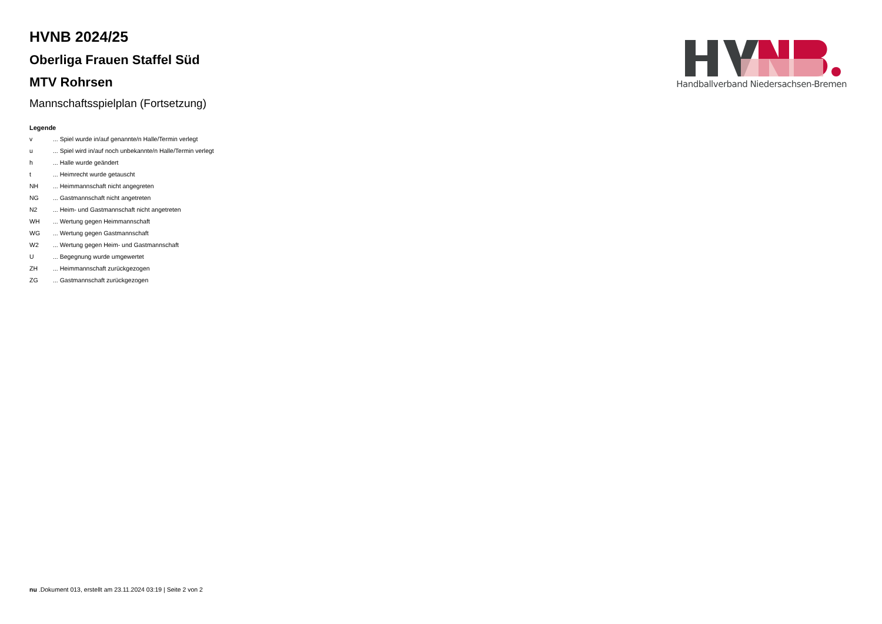Handballverband Niedersachsen-Bremen
HVNB 2024/25
Oberliga Frauen Staffel Süd
MTV Rohrsen
Mannschaftsspielplan (Fortsetzung)
Legende
| v | ... Spiel wurde in/auf genannte/n Halle/Termin verlegt |
| u | ... Spiel wird in/auf noch unbekannte/n Halle/Termin verlegt |
| h | ... Halle wurde geändert |
| t | ... Heimrecht wurde getauscht |
| NH | ... Heimmannschaft nicht angegreten |
| NG | ... Gastmannschaft nicht angetreten |
| N2 | ... Heim- und Gastmannschaft nicht angetreten |
| WH | ... Wertung gegen Heimmannschaft |
| WG | ... Wertung gegen Gastmannschaft |
| W2 | ... Wertung gegen Heim- und Gastmannschaft |
| U | ... Begegnung wurde umgewertet |
| ZH | ... Heimmannschaft zurückgezogen |
| ZG | ... Gastmannschaft zurückgezogen |
nu .Dokument 013, erstellt am 23.11.2024 03:19 | Seite 2 von 2